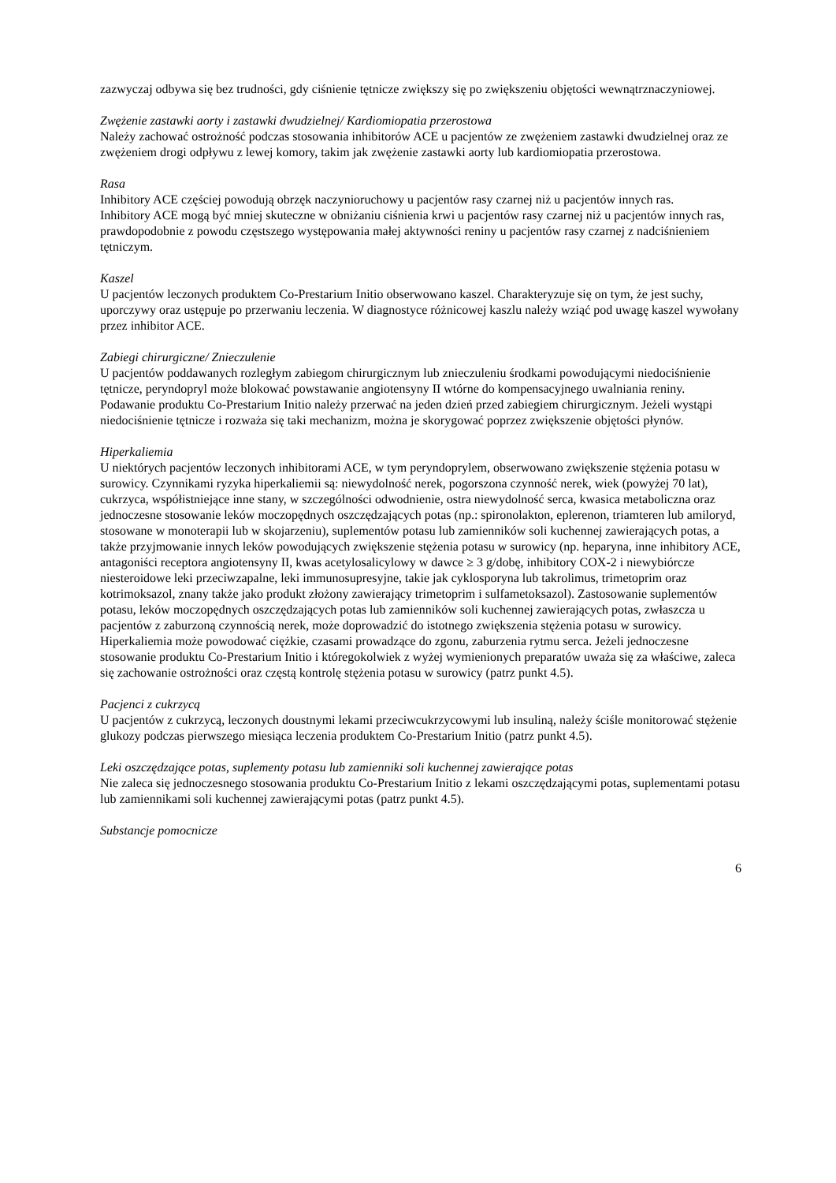zazwyczaj odbywa się bez trudności, gdy ciśnienie tętnicze zwiększy się po zwiększeniu objętości wewnątrznaczyniowej.
Zwężenie zastawki aorty i zastawki dwudzielnej/ Kardiomiopatia przerostowa
Należy zachować ostrożność podczas stosowania inhibitorów ACE u pacjentów ze zwężeniem zastawki dwudzielnej oraz ze zwężeniem drogi odpływu z lewej komory, takim jak zwężenie zastawki aorty lub kardiomiopatia przerostowa.
Rasa
Inhibitory ACE częściej powodują obrzęk naczynioruchowy u pacjentów rasy czarnej niż u pacjentów innych ras.
Inhibitory ACE mogą być mniej skuteczne w obniżaniu ciśnienia krwi u pacjentów rasy czarnej niż u pacjentów innych ras, prawdopodobnie z powodu częstszego występowania małej aktywności reniny u pacjentów rasy czarnej z nadciśnieniem tętniczym.
Kaszel
U pacjentów leczonych produktem Co-Prestarium Initio obserwowano kaszel. Charakteryzuje się on tym, że jest suchy, uporczywy oraz ustępuje po przerwaniu leczenia. W diagnostyce różnicowej kaszlu należy wziąć pod uwagę kaszel wywołany przez inhibitor ACE.
Zabiegi chirurgiczne/ Znieczulenie
U pacjentów poddawanych rozległym zabiegom chirurgicznym lub znieczuleniu środkami powodującymi niedociśnienie tętnicze, peryndopryl może blokować powstawanie angiotensyny II wtórne do kompensacyjnego uwalniania reniny. Podawanie produktu Co-Prestarium Initio należy przerwać na jeden dzień przed zabiegiem chirurgicznym. Jeżeli wystąpi niedociśnienie tętnicze i rozważa się taki mechanizm, można je skorygować poprzez zwiększenie objętości płynów.
Hiperkaliemia
U niektórych pacjentów leczonych inhibitorami ACE, w tym peryndoprylem, obserwowano zwiększenie stężenia potasu w surowicy. Czynnikami ryzyka hiperkaliemii są: niewydolność nerek, pogorszona czynność nerek, wiek (powyżej 70 lat), cukrzyca, współistniejące inne stany, w szczególności odwodnienie, ostra niewydolność serca, kwasica metaboliczna oraz jednoczesne stosowanie leków moczopędnych oszczędzających potas (np.: spironolakton, eplerenon, triamteren lub amiloryd, stosowane w monoterapii lub w skojarzeniu), suplementów potasu lub zamienników soli kuchennej zawierających potas, a także przyjmowanie innych leków powodujących zwiększenie stężenia potasu w surowicy (np. heparyna, inne inhibitory ACE, antagoniści receptora angiotensyny II, kwas acetylosalicylowy w dawce ≥ 3 g/dobę, inhibitory COX-2 i niewybiórcze niesteroidowe leki przeciwzapalne, leki immunosupresyjne, takie jak cyklosporyna lub takrolimus, trimetoprim oraz kotrimoksazol, znany także jako produkt złożony zawierający trimetoprim i sulfametoksazol). Zastosowanie suplementów potasu, leków moczopędnych oszczędzających potas lub zamienników soli kuchennej zawierających potas, zwłaszcza u pacjentów z zaburzoną czynnością nerek, może doprowadzić do istotnego zwiększenia stężenia potasu w surowicy. Hiperkaliemia może powodować ciężkie, czasami prowadzące do zgonu, zaburzenia rytmu serca. Jeżeli jednoczesne stosowanie produktu Co-Prestarium Initio i któregokolwiek z wyżej wymienionych preparatów uważa się za właściwe, zaleca się zachowanie ostrożności oraz częstą kontrolę stężenia potasu w surowicy (patrz punkt 4.5).
Pacjenci z cukrzycą
U pacjentów z cukrzycą, leczonych doustnymi lekami przeciwcukrzycowymi lub insuliną, należy ściśle monitorować stężenie glukozy podczas pierwszego miesiąca leczenia produktem Co-Prestarium Initio (patrz punkt 4.5).
Leki oszczędzające potas, suplementy potasu lub zamienniki soli kuchennej zawierające potas
Nie zaleca się jednoczesnego stosowania produktu Co-Prestarium Initio z lekami oszczędzającymi potas, suplementami potasu lub zamiennikami soli kuchennej zawierającymi potas (patrz punkt 4.5).
Substancje pomocnicze
6